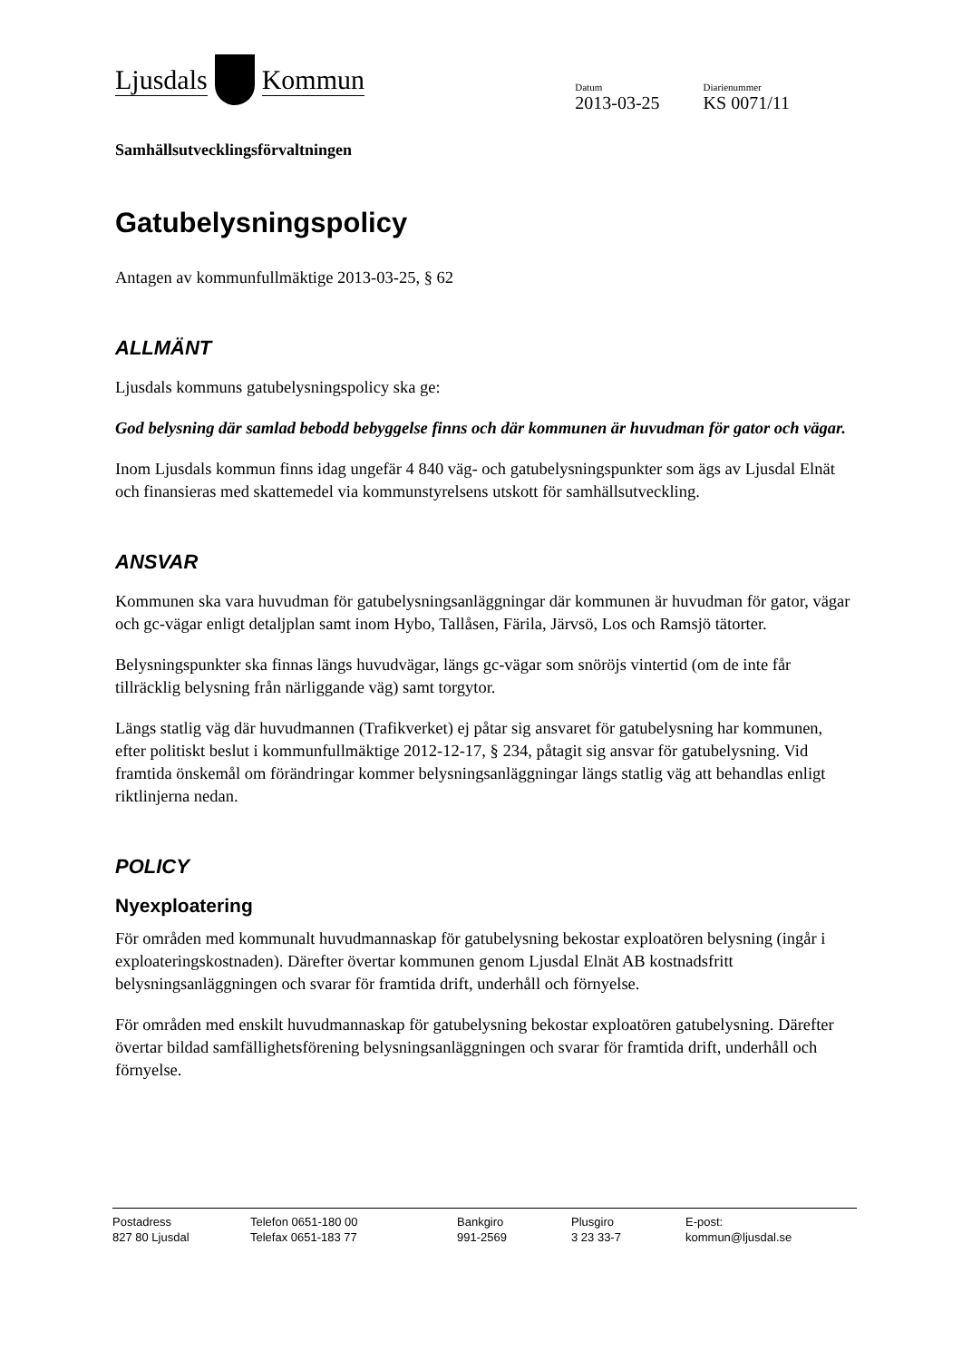Ljusdals Kommun
Datum
2013-03-25
Diarienummer
KS 0071/11
Samhällsutvecklingsförvaltningen
Gatubelysningspolicy
Antagen av kommunfullmäktige 2013-03-25, § 62
ALLMÄNT
Ljusdals kommuns gatubelysningspolicy ska ge:
God belysning där samlad bebodd bebyggelse finns och där kommunen är huvudman för gator och vägar.
Inom Ljusdals kommun finns idag ungefär 4 840 väg- och gatubelysningspunkter som ägs av Ljusdal Elnät och finansieras med skattemedel via kommunstyrelsens utskott för samhällsutveckling.
ANSVAR
Kommunen ska vara huvudman för gatubelysningsanläggningar där kommunen är huvudman för gator, vägar och gc-vägar enligt detaljplan samt inom Hybo, Tallåsen, Färila, Järvsö, Los och Ramsjö tätorter.
Belysningspunkter ska finnas längs huvudvägar, längs gc-vägar som snöröjs vintertid (om de inte får tillräcklig belysning från närliggande väg) samt torgytor.
Längs statlig väg där huvudmannen (Trafikverket) ej påtar sig ansvaret för gatubelysning har kommunen, efter politiskt beslut i kommunfullmäktige 2012-12-17, § 234, påtagit sig ansvar för gatubelysning. Vid framtida önskemål om förändringar kommer belysningsanläggningar längs statlig väg att behandlas enligt riktlinjerna nedan.
POLICY
Nyexploatering
För områden med kommunalt huvudmannaskap för gatubelysning bekostar exploatören belysning (ingår i exploateringskostnaden). Därefter övertar kommunen genom Ljusdal Elnät AB kostnadsfritt belysningsanläggningen och svarar för framtida drift, underhåll och förnyelse.
För områden med enskilt huvudmannaskap för gatubelysning bekostar exploatören gatubelysning. Därefter övertar bildad samfällighetsförening belysningsanläggningen och svarar för framtida drift, underhåll och förnyelse.
Postadress
827 80 Ljusdal
Telefon 0651-180 00
Telefax 0651-183 77
Bankgiro
991-2569
Plusgiro
3 23 33-7
E-post:
kommun@ljusdal.se